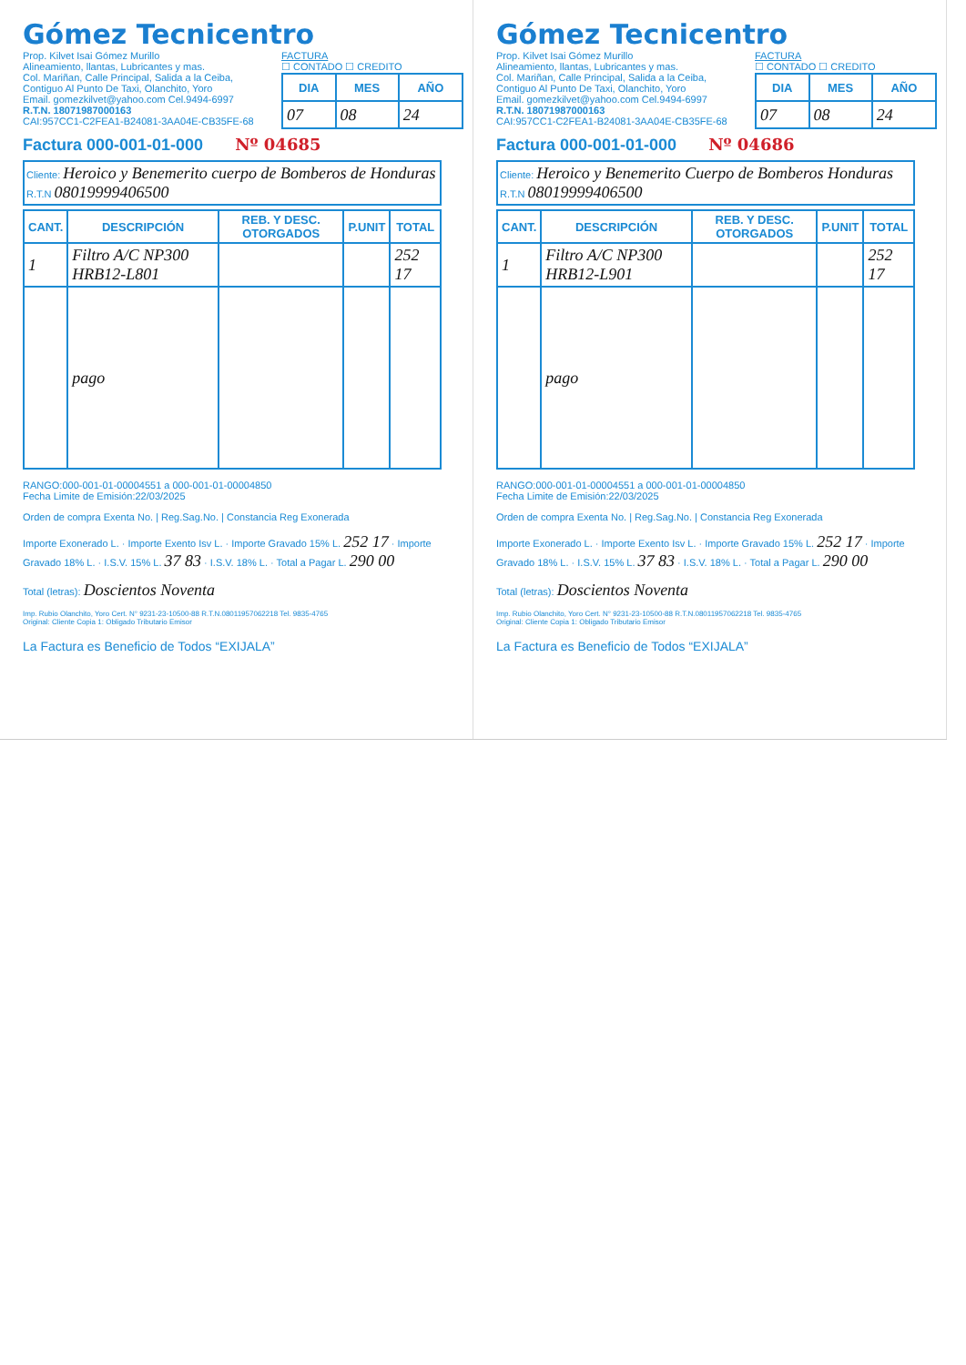Gómez Tecnicentro
Prop. Kilvet Isai Gómez Murillo
Alineamiento, llantas, Lubricantes y mas.
Col. Mariñan, Calle Principal, Salida a la Ceiba,
Contiguo Al Punto De Taxi, Olanchito, Yoro
Email. gomezkilvet@yahoo.com Cel.9494-6997
R.T.N. 18071987000163
CAI:957CC1-C2FEA1-B24081-3AA04E-CB35FE-68
FACTURA
☐ CONTADO ☐ CREDITO
| DIA | MES | AÑO |
| --- | --- | --- |
| 07 | 08 | 24 |
Factura 000-001-01-000 Nº 04685
Cliente: Heroico y Benemerito cuerpo de Bomberos de Honduras
R.T.N 08019999406500
| CANT. | DESCRIPCIÓN | REB. Y DESC. OTORGADOS | P.UNIT | TOTAL |
| --- | --- | --- | --- | --- |
| 1 | Filtro A/C NP300 HRB12-L801 | | | 252 17 |
| | pago | | | |
RANGO:000-001-01-00004551 a 000-001-01-00004850
Fecha Limite de Emisión:22/03/2025
Orden de compra Exenta No. | Reg.Sag.No. | Constancia Reg Exonerada
Importe Exonerado L. · Importe Exento Isv L. · Importe Gravado 15% L. 252 17 · Importe Gravado 18% L. · I.S.V. 15% L. 37 83 · I.S.V. 18% L. · Total a Pagar L. 290 00
Total (letras): Doscientos Noventa
Imp. Rubio Olanchito, Yoro Cert. N° 9231-23-10500-88 R.T.N.08011957062218 Tel. 9835-4765
Original: Cliente Copia 1: Obligado Tributario Emisor
La Factura es Beneficio de Todos “EXIJALA”
Gómez Tecnicentro
Prop. Kilvet Isai Gómez Murillo
Alineamiento, llantas, Lubricantes y mas.
Col. Mariñan, Calle Principal, Salida a la Ceiba,
Contiguo Al Punto De Taxi, Olanchito, Yoro
Email. gomezkilvet@yahoo.com Cel.9494-6997
R.T.N. 18071987000163
CAI:957CC1-C2FEA1-B24081-3AA04E-CB35FE-68
FACTURA
☐ CONTADO ☐ CREDITO
| DIA | MES | AÑO |
| --- | --- | --- |
| 07 | 08 | 24 |
Factura 000-001-01-000 Nº 04686
Cliente: Heroico y Benemerito Cuerpo de Bomberos Honduras
R.T.N 08019999406500
| CANT. | DESCRIPCIÓN | REB. Y DESC. OTORGADOS | P.UNIT | TOTAL |
| --- | --- | --- | --- | --- |
| 1 | Filtro A/C NP300 HRB12-L901 | | | 252 17 |
| | pago | | | |
RANGO:000-001-01-00004551 a 000-001-01-00004850
Fecha Limite de Emisión:22/03/2025
Orden de compra Exenta No. | Reg.Sag.No. | Constancia Reg Exonerada
Importe Exonerado L. · Importe Exento Isv L. · Importe Gravado 15% L. 252 17 · Importe Gravado 18% L. · I.S.V. 15% L. 37 83 · I.S.V. 18% L. · Total a Pagar L. 290 00
Total (letras): Doscientos Noventa
Imp. Rubio Olanchito, Yoro Cert. N° 9231-23-10500-88 R.T.N.08011957062218 Tel. 9835-4765
Original: Cliente Copia 1: Obligado Tributario Emisor
La Factura es Beneficio de Todos “EXIJALA”